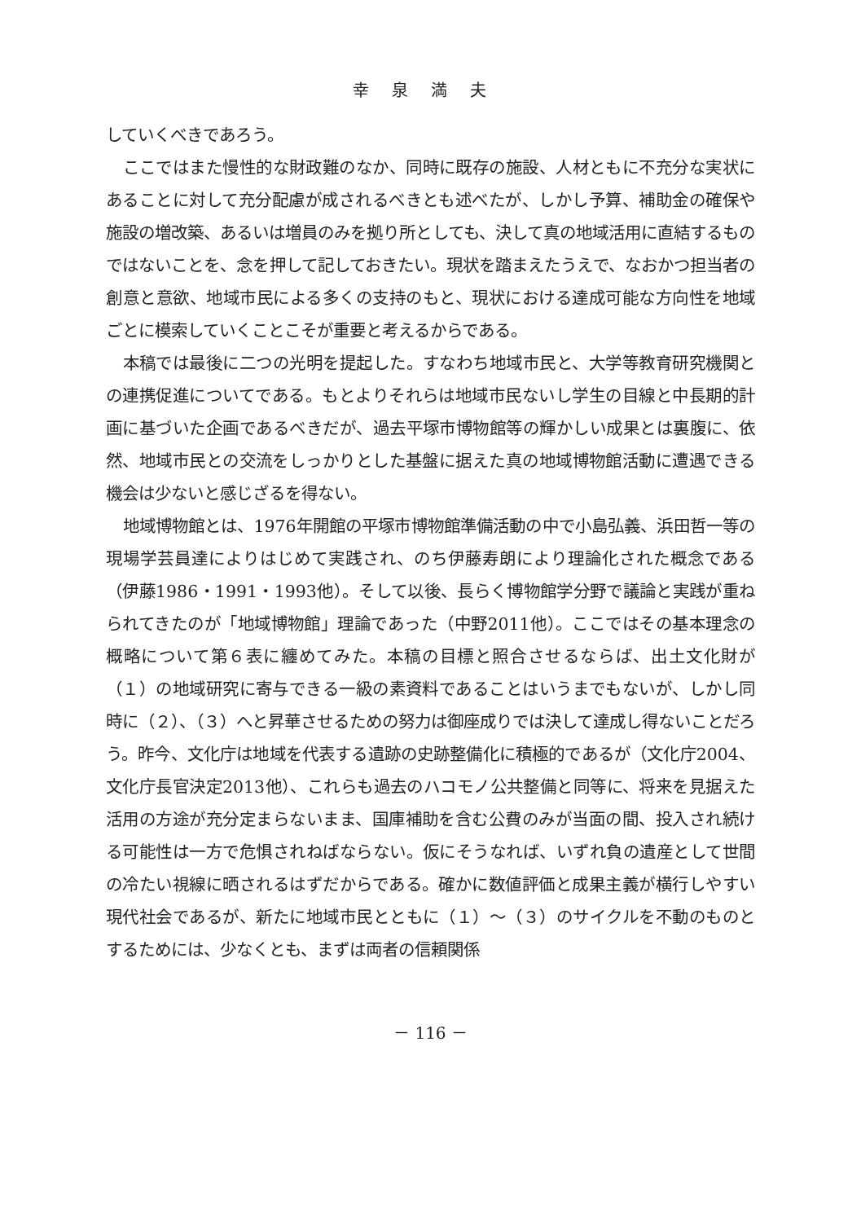幸泉満夫
していくべきであろう。
ここではまた慢性的な財政難のなか、同時に既存の施設、人材ともに不充分な実状にあることに対して充分配慮が成されるべきとも述べたが、しかし予算、補助金の確保や施設の増改築、あるいは増員のみを拠り所としても、決して真の地域活用に直結するものではないことを、念を押して記しておきたい。現状を踏まえたうえで、なおかつ担当者の創意と意欲、地域市民による多くの支持のもと、現状における達成可能な方向性を地域ごとに模索していくことこそが重要と考えるからである。
本稿では最後に二つの光明を提起した。すなわち地域市民と、大学等教育研究機関との連携促進についてである。もとよりそれらは地域市民ないし学生の目線と中長期的計画に基づいた企画であるべきだが、過去平塚市博物館等の輝かしい成果とは裏腹に、依然、地域市民との交流をしっかりとした基盤に据えた真の地域博物館活動に遭遇できる機会は少ないと感じざるを得ない。
地域博物館とは、1976年開館の平塚市博物館準備活動の中で小島弘義、浜田哲一等の現場学芸員達によりはじめて実践され、のち伊藤寿朗により理論化された概念である（伊藤1986・1991・1993他）。そして以後、長らく博物館学分野で議論と実践が重ねられてきたのが「地域博物館」理論であった（中野2011他）。ここではその基本理念の概略について第６表に纏めてみた。本稿の目標と照合させるならば、出土文化財が（１）の地域研究に寄与できる一級の素資料であることはいうまでもないが、しかし同時に（２）、（３）へと昇華させるための努力は御座成りでは決して達成し得ないことだろう。昨今、文化庁は地域を代表する遺跡の史跡整備化に積極的であるが（文化庁2004、文化庁長官決定2013他）、これらも過去のハコモノ公共整備と同等に、将来を見据えた活用の方途が充分定まらないまま、国庫補助を含む公費のみが当面の間、投入され続ける可能性は一方で危惧されねばならない。仮にそうなれば、いずれ負の遺産として世間の冷たい視線に晒されるはずだからである。確かに数値評価と成果主義が横行しやすい現代社会であるが、新たに地域市民とともに（１）～（３）のサイクルを不動のものとするためには、少なくとも、まずは両者の信頼関係
－ 116 －